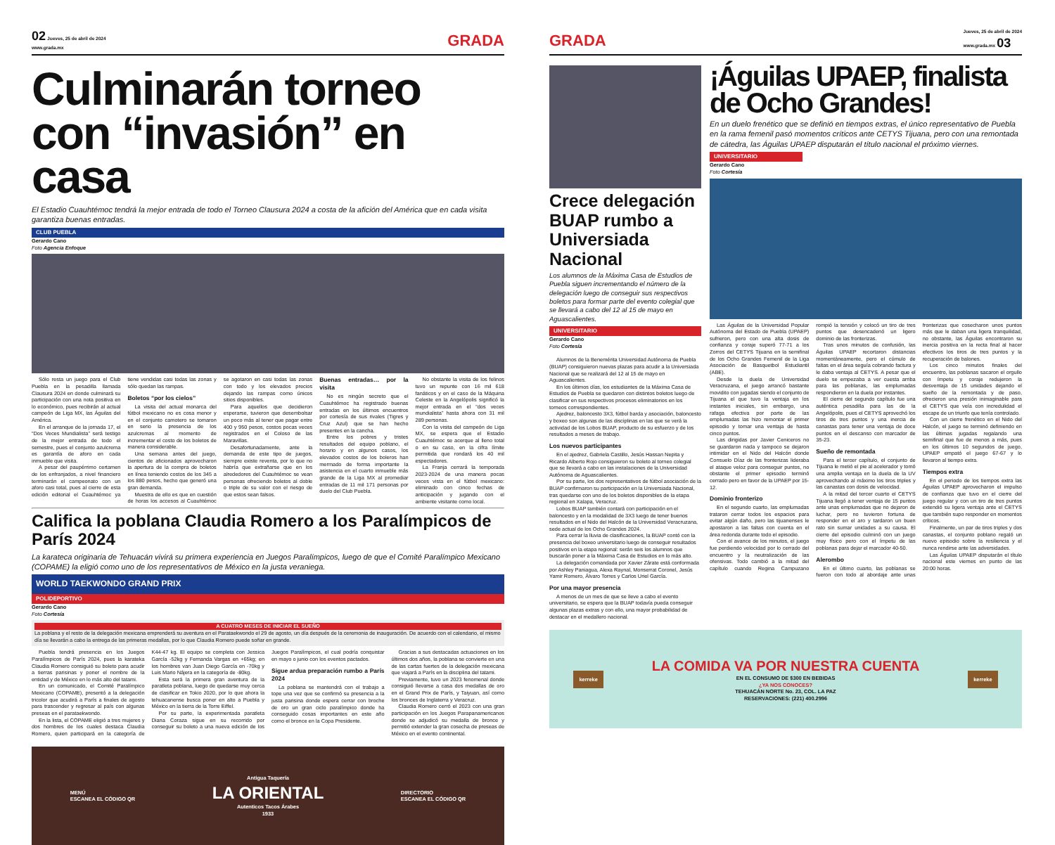02 Jueves, 25 de abril de 2024
www.grada.mx
GRADA
Culminarán torneo con “invasión” en casa
El Estadio Cuauhtémoc tendrá la mejor entrada de todo el Torneo Clausura 2024 a costa de la afición del América que en cada visita garantiza buenas entradas.
CLUB PUEBLA
Gerardo Cano
Foto Agencia Enfoque
Sólo resta un juego para el Club Puebla en la pesadilla llamada Clausura 2024 en donde culminará su participación con una nota positiva en lo económico, pues recibirán al actual campeón de Liga MX, las Águilas del América.
En el arranque de la jornada 17, el “Dos Veces Mundialista” será testigo de la mejor entrada de todo el semestre, pues el conjunto azulcrema es garantía de aforo en cada inmueble que visita.
A pesar del paupérrimo certamen de los enfranjados, a nivel financiero terminarán el campeonato con un aforo casi total, pues al cierre de esta edición editorial el Cuauhtémoc ya tiene vendidas casi todas las zonas y sólo quedan las rampas.
Boletos “por los cielos”
La visita del actual monarca del fútbol mexicano no es cosa menor y en el conjunto camotero se tomaron en serio la presencia de los azulcremas al momento de incrementar el costo de los boletos de manera considerable.
Una semana antes del juego, cientos de aficionados aprovecharon la apertura de la compra de boletos en línea teniendo costos de los 345 a los 880 pesos, hecho que generó una gran demanda.
Muestra de ello es que en cuestión de horas los accesos al Cuauhtémoc se agotaron en casi todas las zonas con todo y los elevados precios dejando las rampas como únicos sitios disponibles.
Para aquellos que decidieron esperarse, tuvieron que desembolsar un poco más al tener que pagar entre 400 y 950 pesos, costos pocas veces registrados en el Coloso de las Maravillas.
Desafortunadamente, ante la demanda de este tipo de juegos, siempre existe reventa, por lo que no habría que extrañarse que en los alrededores del Cuauhtémoc se vean personas ofreciendo boletos al doble o triple de su valor con el riesgo de que estos sean falsos.
Buenas entradas… por la visita
No es ningún secreto que el Cuauhtémoc ha registrado buenas entradas en los últimos encuentros por cortesía de sus rivales (Tigres y Cruz Azul) que se han hecho presentes en la cancha.
Entre los pobres y tristes resultados del equipo poblano, el horario y en algunos casos, los elevados costos de los boleros han mermado de forma importante la asistencia en el cuarto inmueble más grande de la Liga MX al promediar entradas de 11 mil 171 personas por duelo del Club Puebla.
No obstante la visita de los felinos tuvo un repunte con 16 mil 618 fanáticos y en el caso de la Máquina Celeste en la Angelópolis significó la mejor entrada en el “dos veces mundialista” hasta ahora con 31 mil 289 personas.
Con la visita del campeón de Liga MX, se espera que el Estadio Cuauhtémoc se acerque al lleno total o en su caso, en la cifra límite permitida que rondará los 40 mil espectadores.
La Franja cerrará la temporada 2023-2024 de una manera pocas veces vista en el fútbol mexicano: eliminado con cinco fechas de anticipación y jugando con el ambiente visitante como local.
Califica la poblana Claudia Romero a los Paralímpicos de París 2024
La karateca originaria de Tehuacán vivirá su primera experiencia en Juegos Paralímpicos, luego de que el Comité Paralímpico Mexicano (COPAME) la eligió como uno de los representativos de México en la justa veraniega.
WORLD TAEKWONDO GRAND PRIX
POLIDEPORTIVO
Gerardo Cano
Foto Cortesía
A CUATRO MESES DE INICIAR EL SUEÑO
La poblana y el resto de la delegación mexicana emprenderá su aventura en el Parataekwondo el 29 de agosto, un día después de la ceremonia de inauguración. De acuerdo con el calendario, el mismo día se llevarán a cabo la entrega de las primeras medallas, por lo que Claudia Romero puede soñar en grande.
Puebla tendrá presencia en los Juegos Paralímpicos de París 2024, pues la karateka Claudia Romero consiguió su boleto para acudir a tierras parisinas y poner el nombre de la entidad y de México en lo más alto del tatami.
En un comunicado, el Comité Paralímpico Mexicano (COPAME), presentó a la delegación tricolor que acudirá a París a finales de agosto para trascender y regresar al país con algunas preseas en el parataekwondo.
En la lista, el COPAME eligió a tres mujeres y dos hombres de los cuales destaca Claudia Romero, quien participará en la categoría de K44-47 kg. El equipo se completa con Jessica García -52kg y Fernanda Vargas en +65kg; en los hombres van Juan Diego García en -70kg y Luis Mario Nájera en la categoría de -80kg.
Esta será la primera gran aventura de la paratleta poblana, luego de quedarse muy cerca de clasificar en Tokio 2020, por lo que ahora la tehuacanense busca poner en alto a Puebla y México en la tierra de la Torre Eiffel.
Por su parte, la experimentada paratleta Diana Coraza sigue en su recorrido por conseguir su boleto a una nueva edición de los Juegos Paralímpicos, el cual podría conquistar en mayo o junio con los eventos pactados.
Sigue ardua preparación rumbo a París 2024
La poblana se mantendrá con el trabajo a tope una vez que se confirmó su presencia a la justa parisina donde espera cerrar con broche de oro un gran ciclo paralímpico donde ha conseguido cosas importantes en este año como el bronce en la Copa Presidente.
Gracias a sus destacadas actuaciones en los últimos dos años, la poblana se convierte en una de las cartas fuertes de la delegación mexicana que viajará a París en la disciplina del tatami.
Previamente, tuvo un 2023 fenomenal donde consiguió llevarse a casa dos medallas de oro en el Grand Prix de París, y Taiyuan, así como los bronces de Inglaterra y Veracruz.
Claudia Romero cerró el 2023 con una gran participación en los Juegos Parapanamericanos donde se adjudicó su medalla de bronce y permitió extender la gran cosecha de preseas de México en el evento continental.
MENÚ
ESCANEA EL CÓDIGO QR
Antigua Taquería
LA ORIENTAL
Autenticos Tacos Árabes
1933
DIRECTORIO
ESCANEA EL CÓDIGO QR
GRADA
Jueves, 25 de abril de 2024
www.grada.mx 03
Crece delegación BUAP rumbo a Universiada Nacional
Los alumnos de la Máxima Casa de Estudios de Puebla siguen incrementando el número de la delegación luego de conseguir sus respectivos boletos para formar parte del evento colegial que se llevará a cabo del 12 al 15 de mayo en Aguascalientes.
UNIVERSITARIO
Gerardo Cano
Foto Cortesía
Alumnos de la Benemérita Universidad Autónoma de Puebla (BUAP) consiguieron nuevas plazas para acudir a la Universiada Nacional que se realizará del 12 al 15 de mayo en Aguascalientes.
En los últimos días, los estudiantes de la Máxima Casa de Estudios de Puebla se quedaron con distintos boletos luego de clasificar en sus respectivos procesos eliminatorios en los torneos correspondientes.
Ajedrez, baloncesto 3X3, fútbol barda y asociación, baloncesto y boxeo son algunas de las disciplinas en las que se verá la actividad de los Lobos BUAP, producto de su esfuerzo y de los resultados a meses de trabajo.
Los nuevos participantes
En el ajedrez, Gabriela Castillo, Jesús Hassan Nepita y Ricardo Alberto Rojo consiguieron su boleto al torneo colegial que se llevará a cabo en las instalaciones de la Universidad Autónoma de Aguascalientes.
Por su parte, los dos representativos de fútbol asociación de la BUAP confirmaron su participación en la Universiada Nacional, tras quedarse con uno de los boletos disponibles de la etapa regional en Xalapa, Veracruz.
Lobos BUAP también contará con participación en el baloncesto y en la modalidad de 3X3 luego de tener buenos resultados en el Nido del Halcón de la Universidad Veracruzana, sede actual de los Ocho Grandes 2024.
Para cerrar la lluvia de clasificaciones, la BUAP contó con la presencia del boxeo universitario luego de conseguir resultados positivos en la etapa regional: serán seis los alumnos que buscarán poner a la Máxima Casa de Estudios en lo más alto.
La delegación comandada por Xavier Zárate está conformada por Ashley Paniagua, Alexa Raynal, Monserrat Coronel, Jesús Yamir Romero, Álvaro Torres y Carlos Uriel García.
Por una mayor presencia
A menos de un mes de que se lleve a cabo el evento universitario, se espera que la BUAP todavía pueda conseguir algunas plazas extras y con ello, una mayor probabilidad de destacar en el medallero nacional.
¡Águilas UPAEP, finalista de Ocho Grandes!
En un duelo frenético que se definió en tiempos extras, el único representativo de Puebla en la rama femenil pasó momentos críticos ante CETYS Tijuana, pero con una remontada de cátedra, las Águilas UPAEP disputarán el título nacional el próximo viernes.
UNIVERSITARIO
Gerardo Cano
Foto Cortesía
Las Águilas de la Universidad Popular Autónoma del Estado de Puebla (UPAEP) sufrieron, pero con una alta dosis de confianza y coraje superó 77-71 a los Zorros del CETYS Tijuana en la semifinal de los Ocho Grandes Femenil de la Liga Asociación de Basquetbol Estudiantil (ABE).
Desde la duela de Universidad Veracruzana, el juego arrancó bastante movidito con jugadas siendo el conjunto de Tijuana el que tuvo la ventaja en los instantes iniciales, sin embargo, una rafaga efectiva por parte de las emplumadas las hizo remontar el primer episodio y tomar una ventaja de hasta cinco puntos.
Las dirigidas por Javier Ceniceros no se guardaron nada y tampoco se dejaron intimidar en el Nido del Halcón donde Consuelo Díaz de las fronterizas lideraba el ataque veloz para conseguir puntos, no obstante el primer episodio terminó cerrado pero en favor de la UPAEP por 15-12.
Dominio fronterizo
En el segundo cuarto, las emplumadas trataron cerrar todos los espacios para evitar algún daño, pero las tijuanenses le apostaron a las faltas con cuenta en el área redonda durante todo el episodio.
Con el avance de los minutos, el juego fue perdiendo velocidad por lo cerrado del encuentro y la neutralización de las ofensivas. Todo cambió a la mitad del capítulo cuando Regina Campuzano rompió la tensión y colocó un tiro de tres puntos que desencadenó un ligero dominio de las fronterizas.
Tras unos minutos de confusión, las Águilas UPAEP recortaron distancias momentáneamente, pero el cúmulo de faltas en el área seguía cobrando factura y le daba ventaja al CETYS. A pesar que el duelo se empezaba a ver cuesta arriba para las poblanas, las emplumadas respondieron en la duela por instantes.
El cierre del segundo capítulo fue una auténtica pesadilla para las de la Angelópolis, pues el CETYS aprovechó los tiros de tres puntos y una inercia de canastas para tener una ventaja de doce puntos en el descanso con marcador de 35-23.
Sueño de remontada
Para el tercer capítulo, el conjunto de Tijuana le metió el pie al acelerador y tomó una amplia ventaja en la duela de la UV aprovechando al máximo los tiros triples y las canastas con dosis de velocidad.
A la mitad del tercer cuarto el CETYS Tijuana llegó a tener ventaja de 15 puntos ante unas emplumadas que no dejaron de luchar, pero no tuvieron fortuna de responder en el aro y tardaron un buen rato sin sumar unidades a su causa. El cierre del episodio culminó con un juego muy físico pero con el ímpetu de las poblanas para dejar el marcador 40-50.
Alerombo
En el último cuarto, las poblanas se fueron con todo al abordaje ante unas fronterizas que cosecharon unos puntos más que le daban una ligera tranquilidad, no obstante, las Águilas encontraron su inercia positiva en la recta final al hacer efectivos los tiros de tres puntos y la recuperación de balones.
Los cinco minutos finales del encuentro, las poblanas sacaron el orgullo con ímpetu y coraje redujeron la desventaja de 15 unidades dejando el sueño de la remontada y de paso, ofrecieron una presión inimaginable para el CETYS que veía con incredulidad el escape de un triunfo que tenía controlado.
Con un cierre frenético en el Nido del Halcón, el juego se terminó definiendo en las últimas jugadas regalando una semifinal que fue de menos a más, pues en los últimos 10 segundos de juego, UPAEP empató el juego 67-67 y lo llevaron al tiempo extra.
Tiempos extra
En el periodo de los tiempos extra las Águilas UPAEP aprovecharon el impulso de confianza que tuvo en el cierre del juego regular y con un tiro de tres puntos extendió su ligera ventaja ante el CETYS que también supo responder en momentos críticos.
Finalmente, un par de tiros triples y dos canastas, el conjunto poblano regaló un nuevo episodio sobre la resiliencia y el nunca rendirse ante las adversidades.
Las Águilas UPAEP disputarán el título nacional este viernes en punto de las 20:00 horas.
kerreke
LA COMIDA VA POR NUESTRA CUENTA
EN EL CONSUMO DE $300 EN BEBIDAS
¿YA NOS CONOCES?
TEHUACÁN NORTE No. 23, COL. LA PAZ
RESERVACIONES: (221) 400.2996
kerreke